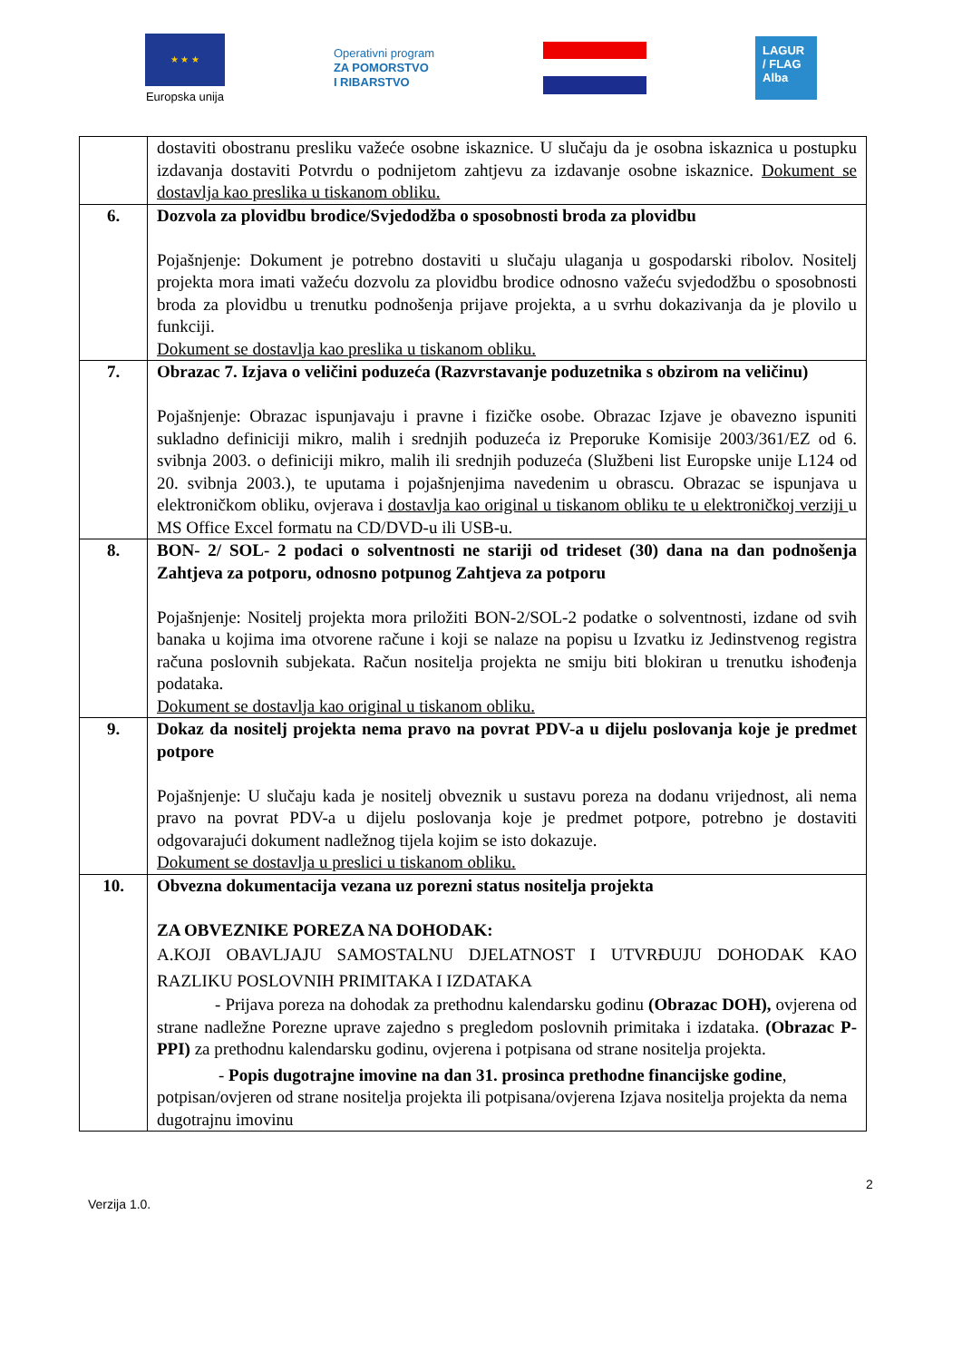★ ★ ★
Europska unija
Operativni program
ZA POMORSTVO
I RIBARSTVO
LAGUR / FLAG Alba
| | dostaviti obostranu presliku važeće osobne iskaznice. U slučaju da je osobna iskaznica u postupku izdavanja dostaviti Potvrdu o podnijetom zahtjevu za izdavanje osobne iskaznice. Dokument se dostavlja kao preslika u tiskanom obliku. |
| 6. | Dozvola za plovidbu brodice/Svjedodžba o sposobnosti broda za plovidbu Pojašnjenje: Dokument je potrebno dostaviti u slučaju ulaganja u gospodarski ribolov. Nositelj projekta mora imati važeću dozvolu za plovidbu brodice odnosno važeću svjedodžbu o sposobnosti broda za plovidbu u trenutku podnošenja prijave projekta, a u svrhu dokazivanja da je plovilo u funkciji. Dokument se dostavlja kao preslika u tiskanom obliku. |
| 7. | Obrazac 7. Izjava o veličini poduzeća (Razvrstavanje poduzetnika s obzirom na veličinu) Pojašnjenje: Obrazac ispunjavaju i pravne i fizičke osobe. Obrazac Izjave je obavezno ispuniti sukladno definiciji mikro, malih i srednjih poduzeća iz Preporuke Komisije 2003/361/EZ od 6. svibnja 2003. o definiciji mikro, malih ili srednjih poduzeća (Službeni list Europske unije L124 od 20. svibnja 2003.), te uputama i pojašnjenjima navedenim u obrascu. Obrazac se ispunjava u elektroničkom obliku, ovjerava i dostavlja kao original u tiskanom obliku te u elektroničkoj verziji u MS Office Excel formatu na CD/DVD-u ili USB-u. |
| 8. | BON- 2/ SOL- 2 podaci o solventnosti ne stariji od trideset (30) dana na dan podnošenja Zahtjeva za potporu, odnosno potpunog Zahtjeva za potporu Pojašnjenje: Nositelj projekta mora priložiti BON-2/SOL-2 podatke o solventnosti, izdane od svih banaka u kojima ima otvorene račune i koji se nalaze na popisu u Izvatku iz Jedinstvenog registra računa poslovnih subjekata. Račun nositelja projekta ne smiju biti blokiran u trenutku ishođenja podataka. Dokument se dostavlja kao original u tiskanom obliku. |
| 9. | Dokaz da nositelj projekta nema pravo na povrat PDV-a u dijelu poslovanja koje je predmet potpore Pojašnjenje: U slučaju kada je nositelj obveznik u sustavu poreza na dodanu vrijednost, ali nema pravo na povrat PDV-a u dijelu poslovanja koje je predmet potpore, potrebno je dostaviti odgovarajući dokument nadležnog tijela kojim se isto dokazuje. Dokument se dostavlja u preslici u tiskanom obliku. |
| 10. | Obvezna dokumentacija vezana uz porezni status nositelja projekta ZA OBVEZNIKE POREZA NA DOHODAK: A.KOJI OBAVLJAJU SAMOSTALNU DJELATNOST I UTVRĐUJU DOHODAK KAO RAZLIKU POSLOVNIH PRIMITAKA I IZDATAKA - Prijava poreza na dohodak za prethodnu kalendarsku godinu (Obrazac DOH), ovjerena od strane nadležne Porezne uprave zajedno s pregledom poslovnih primitaka i izdataka. (Obrazac P-PPI) za prethodnu kalendarsku godinu, ovjerena i potpisana od strane nositelja projekta. - Popis dugotrajne imovine na dan 31. prosinca prethodne financijske godine , potpisan/ovjeren od strane nositelja projekta ili potpisana/ovjerena Izjava nositelja projekta da nema dugotrajnu imovinu |
2
Verzija 1.0.